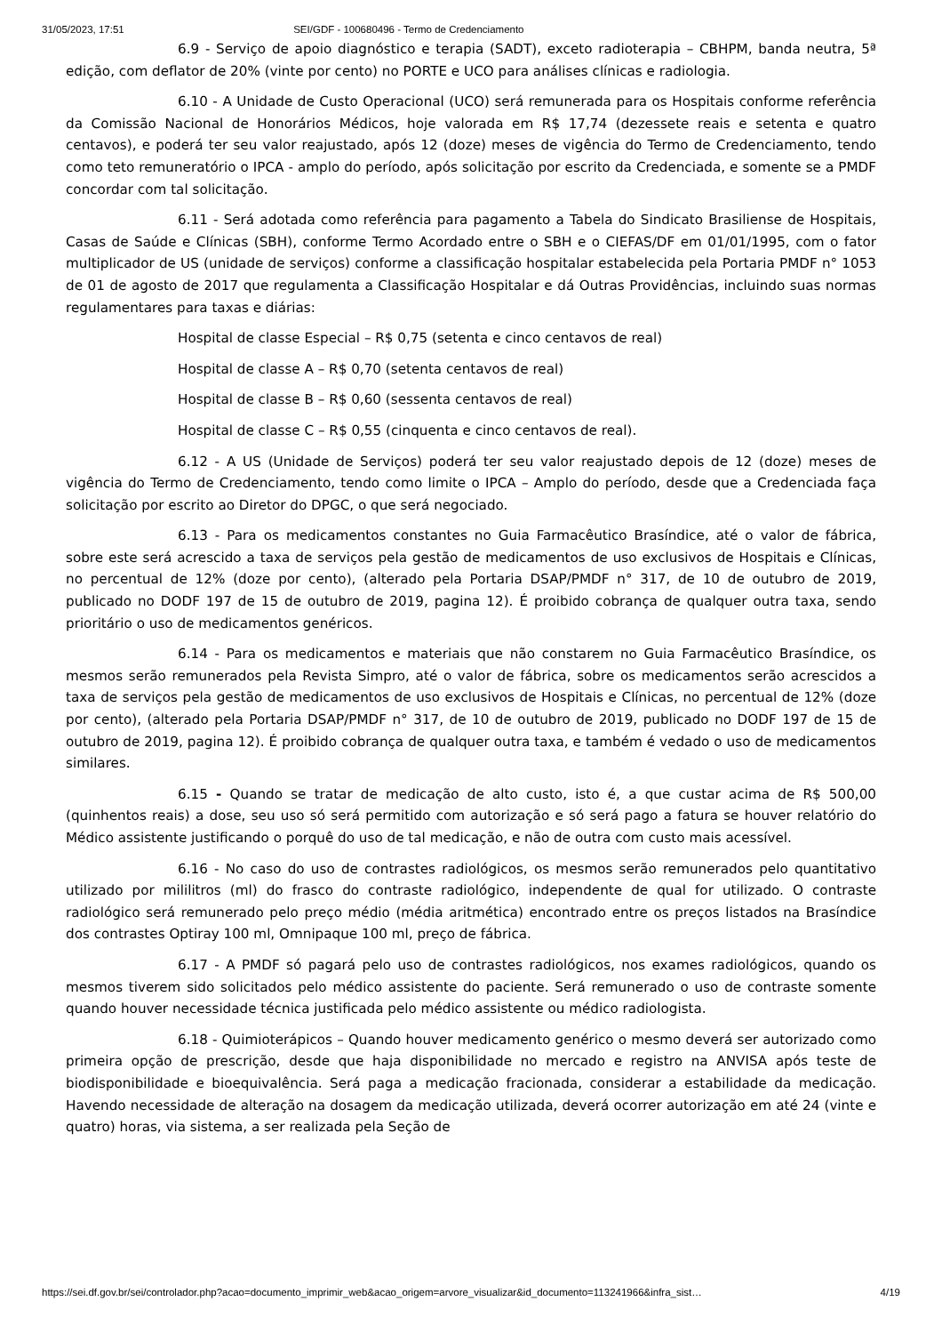31/05/2023, 17:51 SEI/GDF - 100680496 - Termo de Credenciamento
6.9 - Serviço de apoio diagnóstico e terapia (SADT), exceto radioterapia – CBHPM, banda neutra, 5ª edição, com deflator de 20% (vinte por cento) no PORTE e UCO para análises clínicas e radiologia.
6.10 - A Unidade de Custo Operacional (UCO) será remunerada para os Hospitais conforme referência da Comissão Nacional de Honorários Médicos, hoje valorada em R$ 17,74 (dezessete reais e setenta e quatro centavos), e poderá ter seu valor reajustado, após 12 (doze) meses de vigência do Termo de Credenciamento, tendo como teto remuneratório o IPCA - amplo do período, após solicitação por escrito da Credenciada, e somente se a PMDF concordar com tal solicitação.
6.11 - Será adotada como referência para pagamento a Tabela do Sindicato Brasiliense de Hospitais, Casas de Saúde e Clínicas (SBH), conforme Termo Acordado entre o SBH e o CIEFAS/DF em 01/01/1995, com o fator multiplicador de US (unidade de serviços) conforme a classificação hospitalar estabelecida pela Portaria PMDF n° 1053 de 01 de agosto de 2017 que regulamenta a Classificação Hospitalar e dá Outras Providências, incluindo suas normas regulamentares para taxas e diárias:
Hospital de classe Especial – R$ 0,75 (setenta e cinco centavos de real)
Hospital de classe A – R$ 0,70 (setenta centavos de real)
Hospital de classe B – R$ 0,60 (sessenta centavos de real)
Hospital de classe C – R$ 0,55 (cinquenta e cinco centavos de real).
6.12 - A US (Unidade de Serviços) poderá ter seu valor reajustado depois de 12 (doze) meses de vigência do Termo de Credenciamento, tendo como limite o IPCA – Amplo do período, desde que a Credenciada faça solicitação por escrito ao Diretor do DPGC, o que será negociado.
6.13 - Para os medicamentos constantes no Guia Farmacêutico Brasíndice, até o valor de fábrica, sobre este será acrescido a taxa de serviços pela gestão de medicamentos de uso exclusivos de Hospitais e Clínicas, no percentual de 12% (doze por cento), (alterado pela Portaria DSAP/PMDF n° 317, de 10 de outubro de 2019, publicado no DODF 197 de 15 de outubro de 2019, pagina 12). É proibido cobrança de qualquer outra taxa, sendo prioritário o uso de medicamentos genéricos.
6.14 - Para os medicamentos e materiais que não constarem no Guia Farmacêutico Brasíndice, os mesmos serão remunerados pela Revista Simpro, até o valor de fábrica, sobre os medicamentos serão acrescidos a taxa de serviços pela gestão de medicamentos de uso exclusivos de Hospitais e Clínicas, no percentual de 12% (doze por cento), (alterado pela Portaria DSAP/PMDF n° 317, de 10 de outubro de 2019, publicado no DODF 197 de 15 de outubro de 2019, pagina 12). É proibido cobrança de qualquer outra taxa, e também é vedado o uso de medicamentos similares.
6.15 - Quando se tratar de medicação de alto custo, isto é, a que custar acima de R$ 500,00 (quinhentos reais) a dose, seu uso só será permitido com autorização e só será pago a fatura se houver relatório do Médico assistente justificando o porquê do uso de tal medicação, e não de outra com custo mais acessível.
6.16 - No caso do uso de contrastes radiológicos, os mesmos serão remunerados pelo quantitativo utilizado por mililitros (ml) do frasco do contraste radiológico, independente de qual for utilizado. O contraste radiológico será remunerado pelo preço médio (média aritmética) encontrado entre os preços listados na Brasíndice dos contrastes Optiray 100 ml, Omnipaque 100 ml, preço de fábrica.
6.17 - A PMDF só pagará pelo uso de contrastes radiológicos, nos exames radiológicos, quando os mesmos tiverem sido solicitados pelo médico assistente do paciente. Será remunerado o uso de contraste somente quando houver necessidade técnica justificada pelo médico assistente ou médico radiologista.
6.18 - Quimioterápicos – Quando houver medicamento genérico o mesmo deverá ser autorizado como primeira opção de prescrição, desde que haja disponibilidade no mercado e registro na ANVISA após teste de biodisponibilidade e bioequivalência. Será paga a medicação fracionada, considerar a estabilidade da medicação. Havendo necessidade de alteração na dosagem da medicação utilizada, deverá ocorrer autorização em até 24 (vinte e quatro) horas, via sistema, a ser realizada pela Seção de
https://sei.df.gov.br/sei/controlador.php?acao=documento_imprimir_web&acao_origem=arvore_visualizar&id_documento=113241966&infra_sist… 4/19